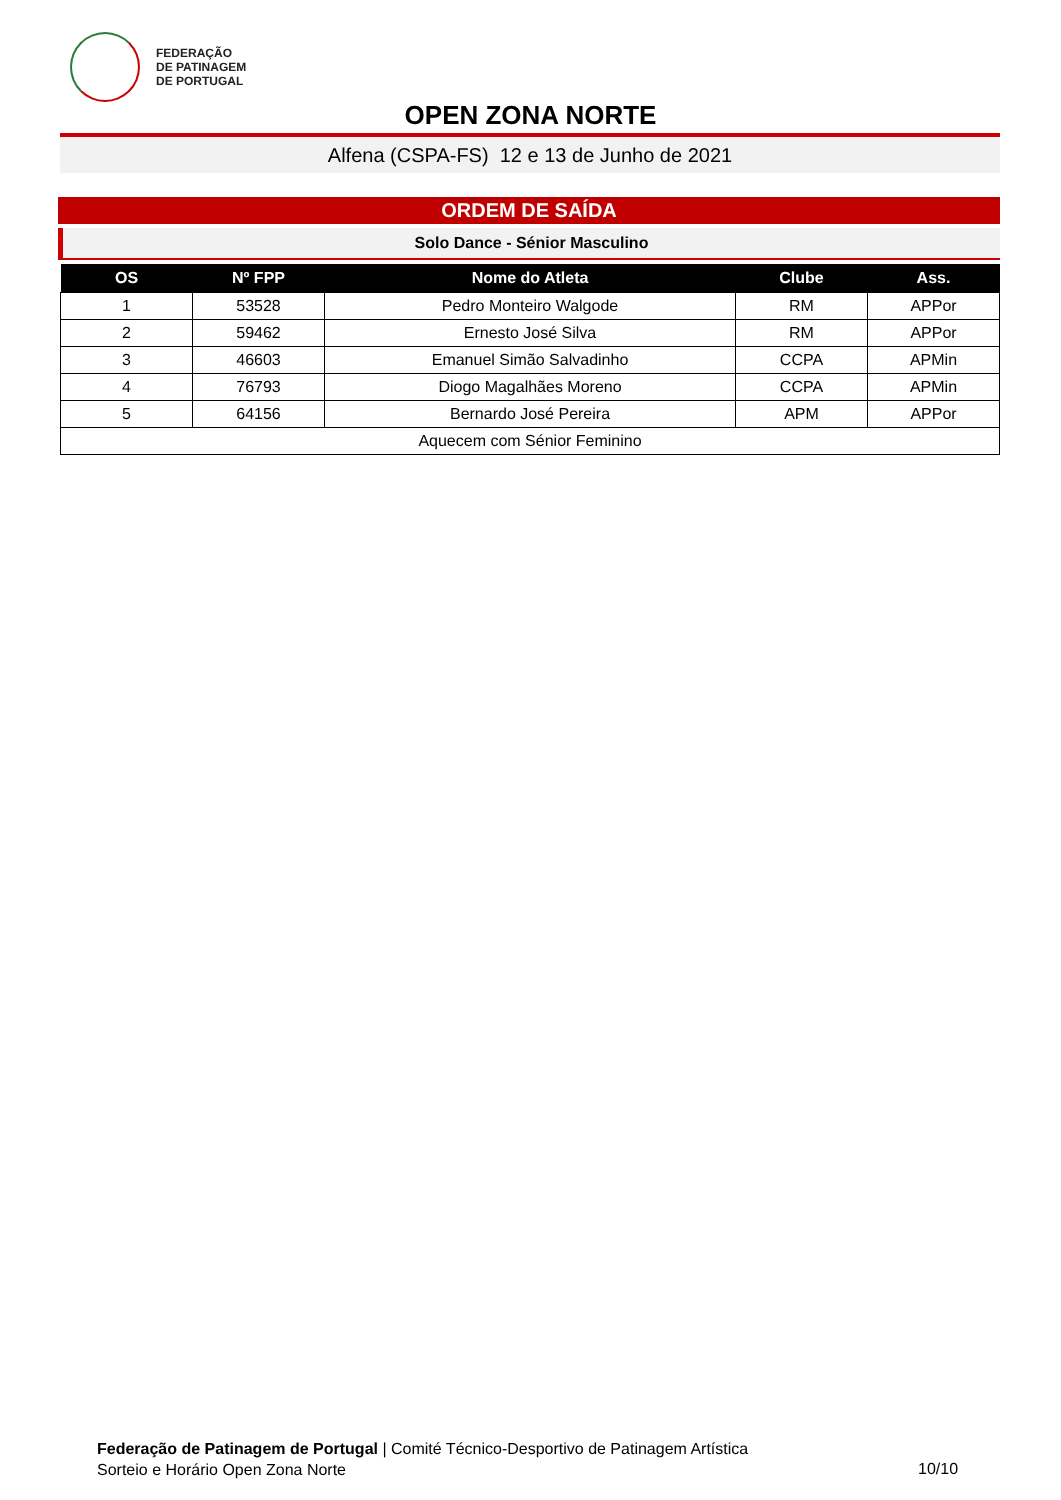FEDERAÇÃO
DE PATINAGEM
DE PORTUGAL
OPEN ZONA NORTE
Alfena (CSPA-FS) 12 e 13 de Junho de 2021
ORDEM DE SAÍDA
Solo Dance - Sénior Masculino
| OS | Nº FPP | Nome do Atleta | Clube | Ass. |
| --- | --- | --- | --- | --- |
| 1 | 53528 | Pedro Monteiro Walgode | RM | APPor |
| 2 | 59462 | Ernesto José Silva | RM | APPor |
| 3 | 46603 | Emanuel Simão Salvadinho | CCPA | APMin |
| 4 | 76793 | Diogo Magalhães Moreno | CCPA | APMin |
| 5 | 64156 | Bernardo José Pereira | APM | APPor |
| Aquecem com Sénior Feminino | | | | |
Federação de Patinagem de Portugal | Comité Técnico-Desportivo de Patinagem Artística
Sorteio e Horário Open Zona Norte
10/10